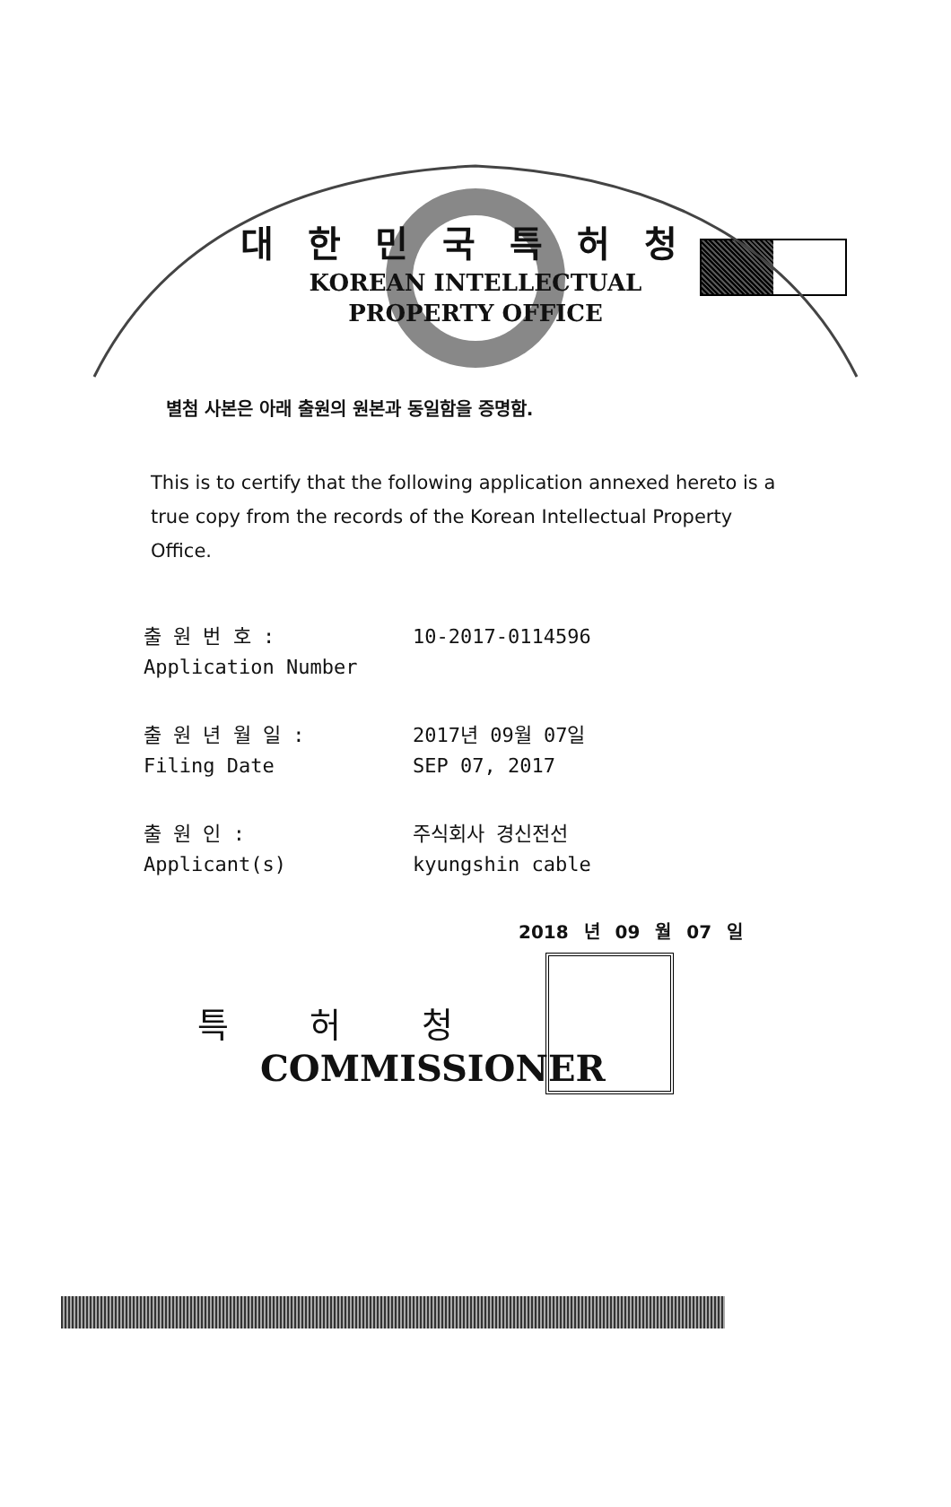대한민국특허청
KOREAN INTELLECTUAL
PROPERTY OFFICE
별첨 사본은 아래 출원의 원본과 동일함을 증명함.
This is to certify that the following application annexed hereto is a true copy from the records of the Korean Intellectual Property Office.
출 원 번 호 :
Application Number
10-2017-0114596
출 원 년 월 일 :
Filing Date
2017년 09월 07일
SEP 07, 2017
출 원 인 :
Applicant(s)
주식회사 경신전선
kyungshin cable
2018 년 09 월 07 일
특허청
COMMISSIONER